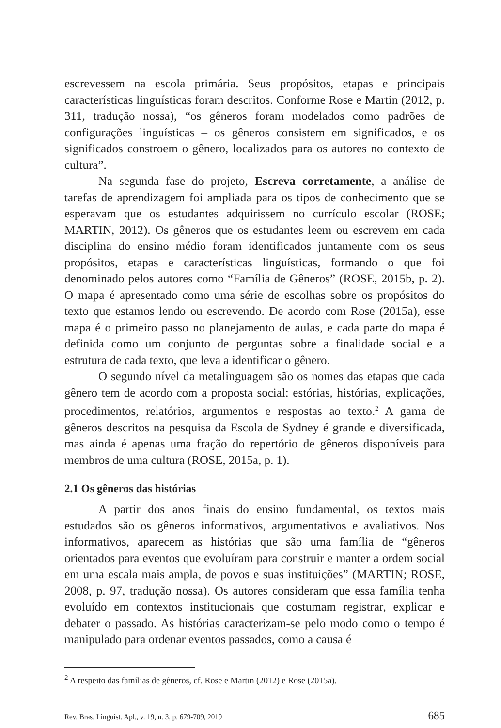escrevessem na escola primária. Seus propósitos, etapas e principais características linguísticas foram descritos. Conforme Rose e Martin (2012, p. 311, tradução nossa), “os gêneros foram modelados como padrões de configurações linguísticas – os gêneros consistem em significados, e os significados constroem o gênero, localizados para os autores no contexto de cultura”.
Na segunda fase do projeto, Escreva corretamente, a análise de tarefas de aprendizagem foi ampliada para os tipos de conhecimento que se esperavam que os estudantes adquirissem no currículo escolar (ROSE; MARTIN, 2012). Os gêneros que os estudantes leem ou escrevem em cada disciplina do ensino médio foram identificados juntamente com os seus propósitos, etapas e características linguísticas, formando o que foi denominado pelos autores como “Família de Gêneros” (ROSE, 2015b, p. 2). O mapa é apresentado como uma série de escolhas sobre os propósitos do texto que estamos lendo ou escrevendo. De acordo com Rose (2015a), esse mapa é o primeiro passo no planejamento de aulas, e cada parte do mapa é definida como um conjunto de perguntas sobre a finalidade social e a estrutura de cada texto, que leva a identificar o gênero.
O segundo nível da metalinguagem são os nomes das etapas que cada gênero tem de acordo com a proposta social: estórias, histórias, explicações, procedimentos, relatórios, argumentos e respostas ao texto.<sup>2</sup> A gama de gêneros descritos na pesquisa da Escola de Sydney é grande e diversificada, mas ainda é apenas uma fração do repertório de gêneros disponíveis para membros de uma cultura (ROSE, 2015a, p. 1).
2.1 Os gêneros das histórias
A partir dos anos finais do ensino fundamental, os textos mais estudados são os gêneros informativos, argumentativos e avaliativos. Nos informativos, aparecem as histórias que são uma família de “gêneros orientados para eventos que evoluíram para construir e manter a ordem social em uma escala mais ampla, de povos e suas instituições” (MARTIN; ROSE, 2008, p. 97, tradução nossa). Os autores consideram que essa família tenha evoluído em contextos institucionais que costumam registrar, explicar e debater o passado. As histórias caracterizam-se pelo modo como o tempo é manipulado para ordenar eventos passados, como a causa é
<sup>2</sup> A respeito das famílias de gêneros, cf. Rose e Martin (2012) e Rose (2015a).
Rev. Bras. Linguíst. Apl., v. 19, n. 3, p. 679-709, 2019 685